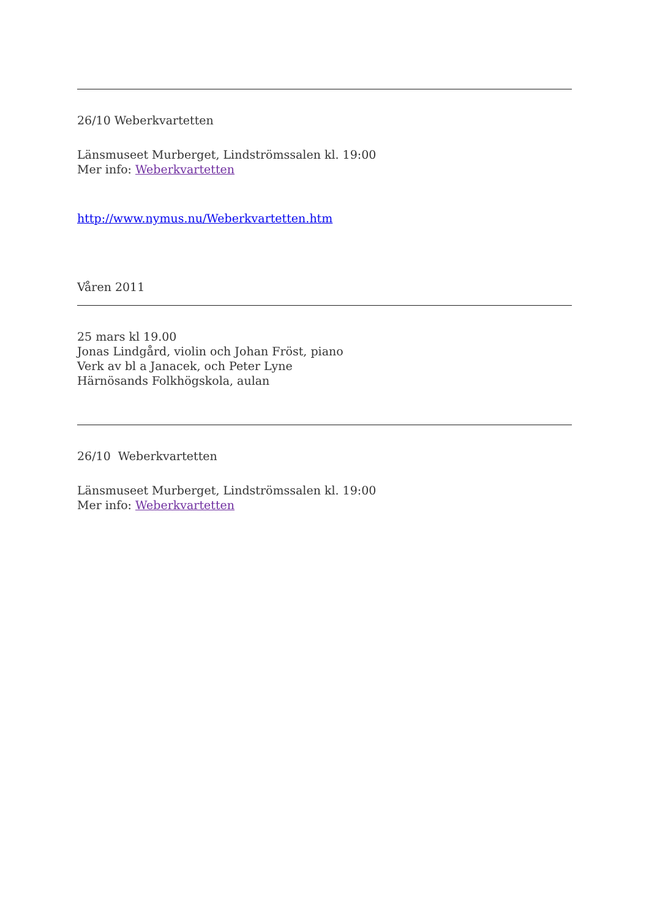26/10 Weberkvartetten
Länsmuseet Murberget, Lindströmssalen kl. 19:00
Mer info: Weberkvartetten
http://www.nymus.nu/Weberkvartetten.htm
Våren 2011
25 mars kl 19.00
Jonas Lindgård, violin och Johan Fröst, piano
Verk av bl a Janacek, och Peter Lyne
Härnösands Folkhögskola, aulan
26/10 Weberkvartetten
Länsmuseet Murberget, Lindströmssalen kl. 19:00
Mer info: Weberkvartetten